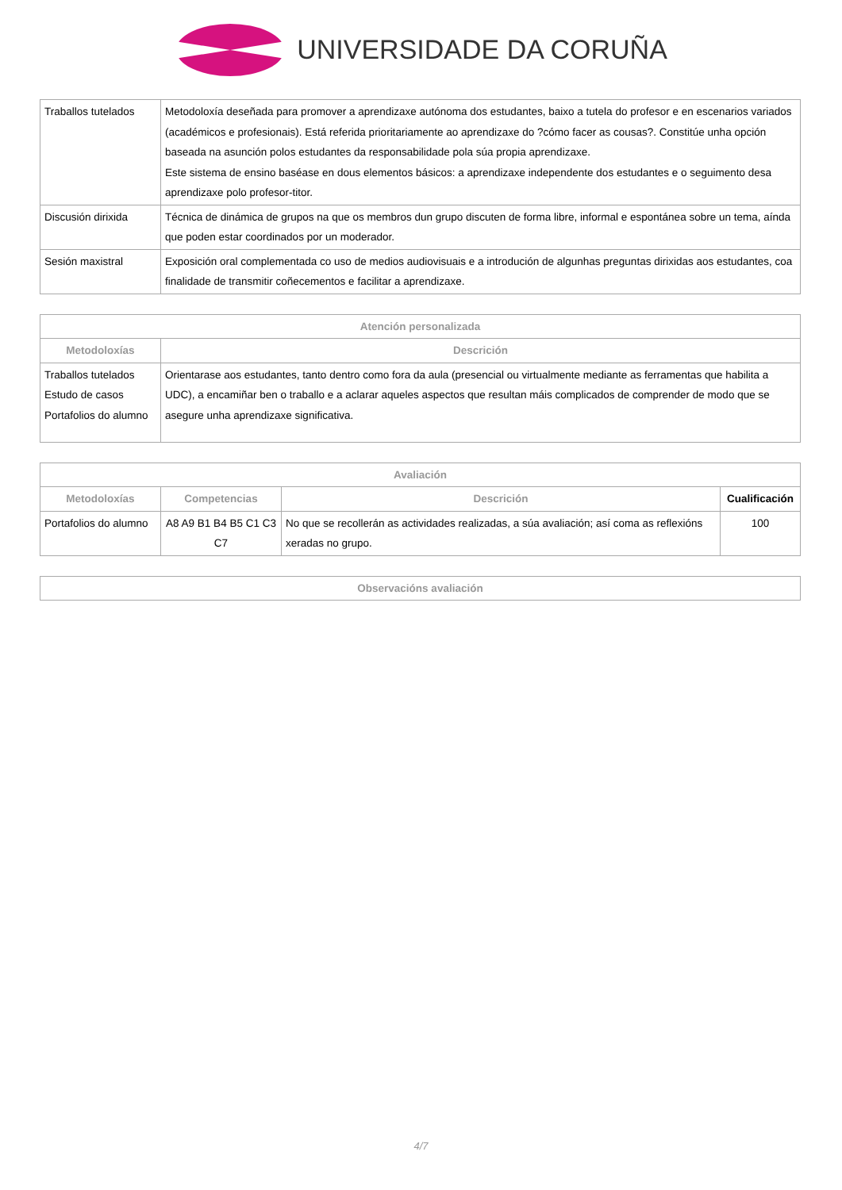UNIVERSIDADE DA CORUÑA
| Traballos tutelados | Metodoloxía deseñada para promover a aprendizaxe autónoma dos estudantes, baixo a tutela do profesor e en escenarios variados (académicos e profesionais). Está referida prioritariamente ao aprendizaxe do ?cómo facer as cousas?. Constitúe unha opción baseada na asunción polos estudantes da responsabilidade pola súa propia aprendizaxe. Este sistema de ensino baséase en dous elementos básicos: a aprendizaxe independente dos estudantes e o seguimento desa aprendizaxe polo profesor-titor. |
| Discusión dirixida | Técnica de dinámica de grupos na que os membros dun grupo discuten de forma libre, informal e espontánea sobre un tema, aínda que poden estar coordinados por un moderador. |
| Sesión maxistral | Exposición oral complementada co uso de medios audiovisuais e a introdución de algunhas preguntas dirixidas aos estudantes, coa finalidade de transmitir coñecementos e facilitar a aprendizaxe. |
| Atención personalizada | |
| --- | --- |
| Metodoloxías | Descrición |
| Traballos tutelados Estudo de casos Portafolios do alumno | Orientarase aos estudantes, tanto dentro como fora da aula (presencial ou virtualmente mediante as ferramentas que habilita a UDC), a encamiñar ben o traballo e a aclarar aqueles aspectos que resultan máis complicados de comprender de modo que se asegure unha aprendizaxe significativa. |
| Avaliación | | | |
| --- | --- | --- | --- |
| Metodoloxías | Competencias | Descrición | Cualificación |
| Portafolios do alumno | A8 A9 B1 B4 B5 C1 C3 C7 | No que se recollerán as actividades realizadas, a súa avaliación; así coma as reflexións xeradas no grupo. | 100 |
| Observacións avaliación |
| --- |
4/7